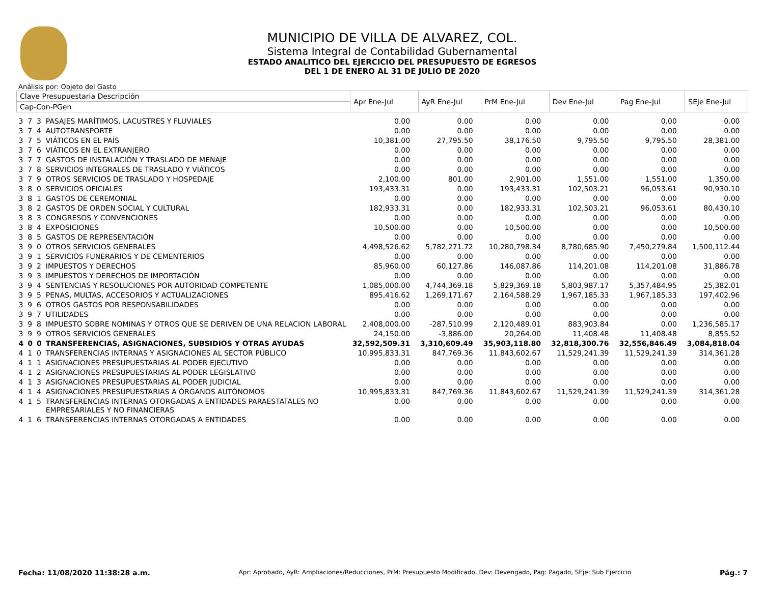MUNICIPIO DE VILLA DE ALVAREZ, COL.
Sistema Integral de Contabilidad Gubernamental
ESTADO ANALITICO DEL EJERCICIO DEL PRESUPUESTO DE EGRESOS
DEL 1 DE ENERO AL 31 DE JULIO DE 2020
Análisis por: Objeto del Gasto
| Clave Presupuestaria Descripción | | | | Apr Ene-Jul | AyR Ene-Jul | PrM Ene-Jul | Dev Ene-Jul | Pag Ene-Jul | SEje Ene-Jul |
| --- | --- | --- | --- | --- | --- | --- | --- | --- | --- |
| Cap-Con-PGen | | | | | | | | | |
| 3 | 7 | 3 | PASAJES MARÍTIMOS, LACUSTRES Y FLUVIALES | 0.00 | 0.00 | 0.00 | 0.00 | 0.00 | 0.00 |
| 3 | 7 | 4 | AUTOTRANSPORTE | 0.00 | 0.00 | 0.00 | 0.00 | 0.00 | 0.00 |
| 3 | 7 | 5 | VIÁTICOS EN EL PAÍS | 10,381.00 | 27,795.50 | 38,176.50 | 9,795.50 | 9,795.50 | 28,381.00 |
| 3 | 7 | 6 | VIÁTICOS EN EL EXTRANJERO | 0.00 | 0.00 | 0.00 | 0.00 | 0.00 | 0.00 |
| 3 | 7 | 7 | GASTOS DE INSTALACIÓN Y TRASLADO DE MENAJE | 0.00 | 0.00 | 0.00 | 0.00 | 0.00 | 0.00 |
| 3 | 7 | 8 | SERVICIOS INTEGRALES DE TRASLADO Y VIÁTICOS | 0.00 | 0.00 | 0.00 | 0.00 | 0.00 | 0.00 |
| 3 | 7 | 9 | OTROS SERVICIOS DE TRASLADO Y HOSPEDAJE | 2,100.00 | 801.00 | 2,901.00 | 1,551.00 | 1,551.00 | 1,350.00 |
| 3 | 8 | 0 | SERVICIOS OFICIALES | 193,433.31 | 0.00 | 193,433.31 | 102,503.21 | 96,053.61 | 90,930.10 |
| 3 | 8 | 1 | GASTOS DE CEREMONIAL | 0.00 | 0.00 | 0.00 | 0.00 | 0.00 | 0.00 |
| 3 | 8 | 2 | GASTOS DE ORDEN SOCIAL Y CULTURAL | 182,933.31 | 0.00 | 182,933.31 | 102,503.21 | 96,053.61 | 80,430.10 |
| 3 | 8 | 3 | CONGRESOS Y CONVENCIONES | 0.00 | 0.00 | 0.00 | 0.00 | 0.00 | 0.00 |
| 3 | 8 | 4 | EXPOSICIONES | 10,500.00 | 0.00 | 10,500.00 | 0.00 | 0.00 | 10,500.00 |
| 3 | 8 | 5 | GASTOS DE REPRESENTACIÓN | 0.00 | 0.00 | 0.00 | 0.00 | 0.00 | 0.00 |
| 3 | 9 | 0 | OTROS SERVICIOS GENERALES | 4,498,526.62 | 5,782,271.72 | 10,280,798.34 | 8,780,685.90 | 7,450,279.84 | 1,500,112.44 |
| 3 | 9 | 1 | SERVICIOS FUNERARIOS Y DE CEMENTERIOS | 0.00 | 0.00 | 0.00 | 0.00 | 0.00 | 0.00 |
| 3 | 9 | 2 | IMPUESTOS Y DERECHOS | 85,960.00 | 60,127.86 | 146,087.86 | 114,201.08 | 114,201.08 | 31,886.78 |
| 3 | 9 | 3 | IMPUESTOS Y DERECHOS DE IMPORTACIÓN | 0.00 | 0.00 | 0.00 | 0.00 | 0.00 | 0.00 |
| 3 | 9 | 4 | SENTENCIAS Y RESOLUCIONES POR AUTORIDAD COMPETENTE | 1,085,000.00 | 4,744,369.18 | 5,829,369.18 | 5,803,987.17 | 5,357,484.95 | 25,382.01 |
| 3 | 9 | 5 | PENAS, MULTAS, ACCESORIOS Y ACTUALIZACIONES | 895,416.62 | 1,269,171.67 | 2,164,588.29 | 1,967,185.33 | 1,967,185.33 | 197,402.96 |
| 3 | 9 | 6 | OTROS GASTOS POR RESPONSABILIDADES | 0.00 | 0.00 | 0.00 | 0.00 | 0.00 | 0.00 |
| 3 | 9 | 7 | UTILIDADES | 0.00 | 0.00 | 0.00 | 0.00 | 0.00 | 0.00 |
| 3 | 9 | 8 | IMPUESTO SOBRE NOMINAS Y OTROS QUE SE DERIVEN DE UNA RELACION LABORAL | 2,408,000.00 | -287,510.99 | 2,120,489.01 | 883,903.84 | 0.00 | 1,236,585.17 |
| 3 | 9 | 9 | OTROS SERVICIOS GENERALES | 24,150.00 | -3,886.00 | 20,264.00 | 11,408.48 | 11,408.48 | 8,855.52 |
| 4 | 0 | 0 | TRANSFERENCIAS, ASIGNACIONES, SUBSIDIOS Y OTRAS AYUDAS | 32,592,509.31 | 3,310,609.49 | 35,903,118.80 | 32,818,300.76 | 32,556,846.49 | 3,084,818.04 |
| 4 | 1 | 0 | TRANSFERENCIAS INTERNAS Y ASIGNACIONES AL SECTOR PÚBLICO | 10,995,833.31 | 847,769.36 | 11,843,602.67 | 11,529,241.39 | 11,529,241.39 | 314,361.28 |
| 4 | 1 | 1 | ASIGNACIONES PRESUPUESTARIAS AL PODER EJECUTIVO | 0.00 | 0.00 | 0.00 | 0.00 | 0.00 | 0.00 |
| 4 | 1 | 2 | ASIGNACIONES PRESUPUESTARIAS AL PODER LEGISLATIVO | 0.00 | 0.00 | 0.00 | 0.00 | 0.00 | 0.00 |
| 4 | 1 | 3 | ASIGNACIONES PRESUPUESTARIAS AL PODER JUDICIAL | 0.00 | 0.00 | 0.00 | 0.00 | 0.00 | 0.00 |
| 4 | 1 | 4 | ASIGNACIONES PRESUPUESTARIAS A ÓRGANOS AUTÓNOMOS | 10,995,833.31 | 847,769.36 | 11,843,602.67 | 11,529,241.39 | 11,529,241.39 | 314,361.28 |
| 4 | 1 | 5 | TRANSFERENCIAS INTERNAS OTORGADAS A ENTIDADES PARAESTATALES NO EMPRESARIALES Y NO FINANCIERAS | 0.00 | 0.00 | 0.00 | 0.00 | 0.00 | 0.00 |
| 4 | 1 | 6 | TRANSFERENCIAS INTERNAS OTORGADAS A ENTIDADES | 0.00 | 0.00 | 0.00 | 0.00 | 0.00 | 0.00 |
Fecha: 11/08/2020 11:38:28 a.m. Apr: Aprobado, AyR: Ampliaciones/Reducciones, PrM: Presupuesto Modificado, Dev: Devengado, Pag: Pagado, SEje: Sub Ejercicio Pág.: 7